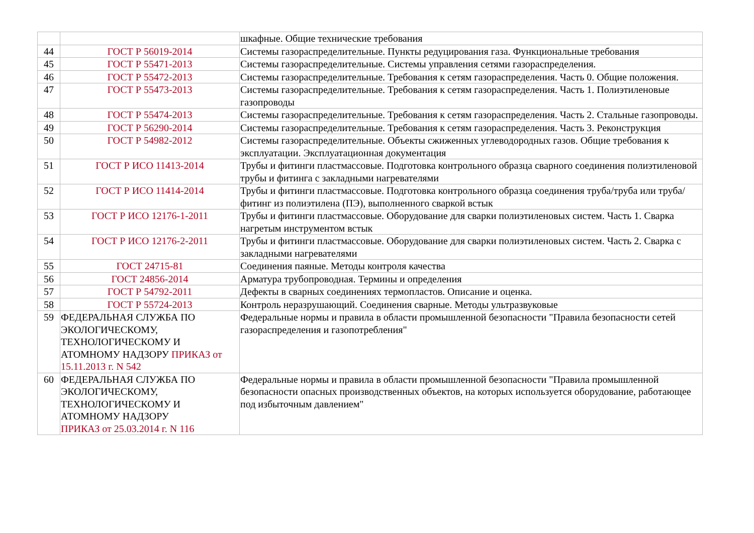| | | шкафные. Общие технические требования |
| 44 | ГОСТ Р 56019-2014 | Системы газораспределительные. Пункты редуцирования газа. Функциональные требования |
| 45 | ГОСТ Р 55471-2013 | Системы газораспределительные. Системы управления сетями газораспределения. |
| 46 | ГОСТ Р 55472-2013 | Системы газораспределительные. Требования к сетям газораспределения. Часть 0. Общие положения. |
| 47 | ГОСТ Р 55473-2013 | Системы газораспределительные. Требования к сетям газораспределения. Часть 1. Полиэтиленовые газопроводы |
| 48 | ГОСТ Р 55474-2013 | Системы газораспределительные. Требования к сетям газораспределения. Часть 2. Стальные газопроводы. |
| 49 | ГОСТ Р 56290-2014 | Системы газораспределительные. Требования к сетям газораспределения. Часть 3. Реконструкция |
| 50 | ГОСТ Р 54982-2012 | Системы газораспределительные. Объекты сжиженных углеводородных газов. Общие требования к эксплуатации. Эксплуатационная документация |
| 51 | ГОСТ Р ИСО 11413-2014 | Трубы и фитинги пластмассовые. Подготовка контрольного образца сварного соединения полиэтиленовой трубы и фитинга с закладными нагревателями |
| 52 | ГОСТ Р ИСО 11414-2014 | Трубы и фитинги пластмассовые. Подготовка контрольного образца соединения труба/труба или труба/фитинг из полиэтилена (ПЭ), выполненного сваркой встык |
| 53 | ГОСТ Р ИСО 12176-1-2011 | Трубы и фитинги пластмассовые. Оборудование для сварки полиэтиленовых систем. Часть 1. Сварка нагретым инструментом встык |
| 54 | ГОСТ Р ИСО 12176-2-2011 | Трубы и фитинги пластмассовые. Оборудование для сварки полиэтиленовых систем. Часть 2. Сварка с закладными нагревателями |
| 55 | ГОСТ 24715-81 | Соединения паяные. Методы контроля качества |
| 56 | ГОСТ 24856-2014 | Арматура трубопроводная. Термины и определения |
| 57 | ГОСТ Р 54792-2011 | Дефекты в сварных соединениях термопластов. Описание и оценка. |
| 58 | ГОСТ Р 55724-2013 | Контроль неразрушающий. Соединения сварные. Методы ультразвуковые |
| 59 | ФЕДЕРАЛЬНАЯ СЛУЖБА ПО ЭКОЛОГИЧЕСКОМУ, ТЕХНОЛОГИЧЕСКОМУ И АТОМНОМУ НАДЗОРУ ПРИКАЗ от 15.11.2013 г. N 542 | Федеральные нормы и правила в области промышленной безопасности "Правила безопасности сетей газораспределения и газопотребления" |
| 60 | ФЕДЕРАЛЬНАЯ СЛУЖБА ПО ЭКОЛОГИЧЕСКОМУ, ТЕХНОЛОГИЧЕСКОМУ И АТОМНОМУ НАДЗОРУ ПРИКАЗ от 25.03.2014 г. N 116 | Федеральные нормы и правила в области промышленной безопасности "Правила промышленной безопасности опасных производственных объектов, на которых используется оборудование, работающее под избыточным давлением" |